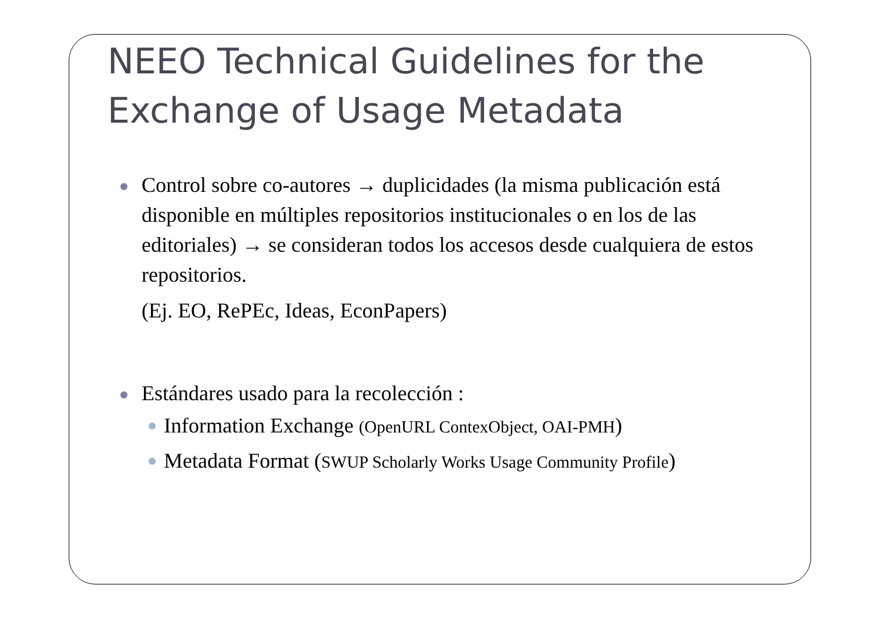NEEO Technical Guidelines for the Exchange of Usage Metadata
Control sobre co-autores → duplicidades (la misma publicación está disponible en múltiples repositorios institucionales o en los de las editoriales) → se consideran todos los accesos desde cualquiera de estos repositorios.
(Ej. EO, RePEc, Ideas, EconPapers)
Estándares usado para la recolección :
Information Exchange (OpenURL ContexObject, OAI-PMH)
Metadata Format (SWUP Scholarly Works Usage Community Profile)